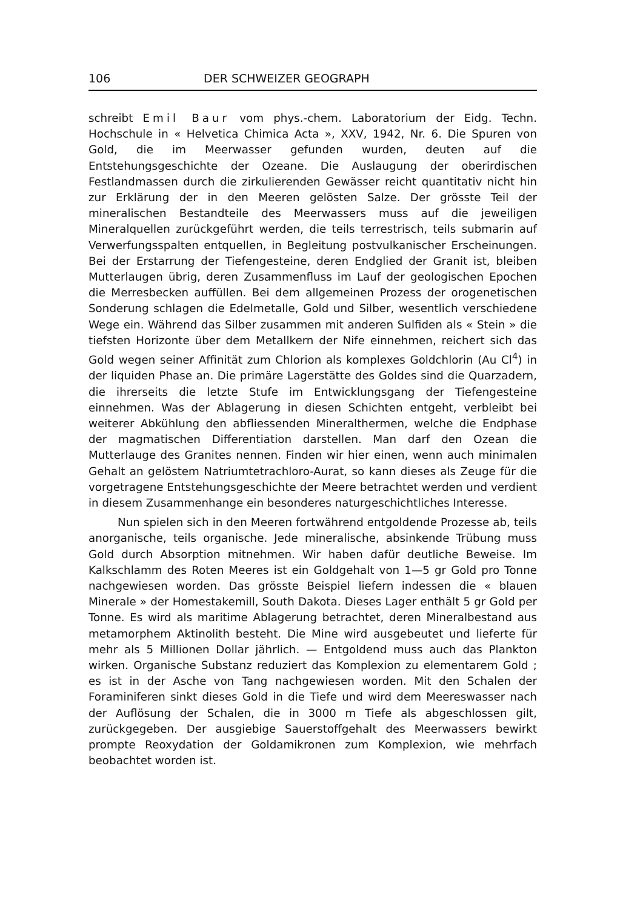106 DER SCHWEIZER GEOGRAPH
schreibt Emil Baur vom phys.-chem. Laboratorium der Eidg. Techn. Hochschule in « Helvetica Chimica Acta », XXV, 1942, Nr. 6. Die Spuren von Gold, die im Meerwasser gefunden wurden, deuten auf die Entstehungsgeschichte der Ozeane. Die Auslaugung der oberirdischen Festlandmassen durch die zirkulierenden Gewässer reicht quantitativ nicht hin zur Erklärung der in den Meeren gelösten Salze. Der grösste Teil der mineralischen Bestandteile des Meerwassers muss auf die jeweiligen Mineralquellen zurückgeführt werden, die teils terrestrisch, teils submarin auf Verwerfungsspalten entquellen, in Begleitung postvulkanischer Erscheinungen. Bei der Erstarrung der Tiefengesteine, deren Endglied der Granit ist, bleiben Mutterlaugen übrig, deren Zusammenfluss im Lauf der geologischen Epochen die Merresbecken auffüllen. Bei dem allgemeinen Prozess der orogenetischen Sonderung schlagen die Edelmetalle, Gold und Silber, wesentlich verschiedene Wege ein. Während das Silber zusammen mit anderen Sulfiden als « Stein » die tiefsten Horizonte über dem Metallkern der Nife einnehmen, reichert sich das Gold wegen seiner Affinität zum Chlorion als komplexes Goldchlorin (Au Cl<sup>4</sup>) in der liquiden Phase an. Die primäre Lagerstätte des Goldes sind die Quarzadern, die ihrerseits die letzte Stufe im Entwicklungsgang der Tiefengesteine einnehmen. Was der Ablagerung in diesen Schichten entgeht, verbleibt bei weiterer Abkühlung den abfliessenden Mineralthermen, welche die Endphase der magmatischen Differentiation darstellen. Man darf den Ozean die Mutterlauge des Granites nennen. Finden wir hier einen, wenn auch minimalen Gehalt an gelöstem Natriumtetrachloro-Aurat, so kann dieses als Zeuge für die vorgetragene Entstehungsgeschichte der Meere betrachtet werden und verdient in diesem Zusammenhange ein besonderes naturgeschichtliches Interesse.
Nun spielen sich in den Meeren fortwährend entgoldende Prozesse ab, teils anorganische, teils organische. Jede mineralische, absinkende Trübung muss Gold durch Absorption mitnehmen. Wir haben dafür deutliche Beweise. Im Kalkschlamm des Roten Meeres ist ein Goldgehalt von 1—5 gr Gold pro Tonne nachgewiesen worden. Das grösste Beispiel liefern indessen die « blauen Minerale » der Homestakemill, South Dakota. Dieses Lager enthält 5 gr Gold per Tonne. Es wird als maritime Ablagerung betrachtet, deren Mineralbestand aus metamorphem Aktinolith besteht. Die Mine wird ausgebeutet und lieferte für mehr als 5 Millionen Dollar jährlich. — Entgoldend muss auch das Plankton wirken. Organische Substanz reduziert das Komplexion zu elementarem Gold ; es ist in der Asche von Tang nachgewiesen worden. Mit den Schalen der Foraminiferen sinkt dieses Gold in die Tiefe und wird dem Meereswasser nach der Auflösung der Schalen, die in 3000 m Tiefe als abgeschlossen gilt, zurückgegeben. Der ausgiebige Sauerstoffgehalt des Meerwassers bewirkt prompte Reoxydation der Goldamikronen zum Komplexion, wie mehrfach beobachtet worden ist.